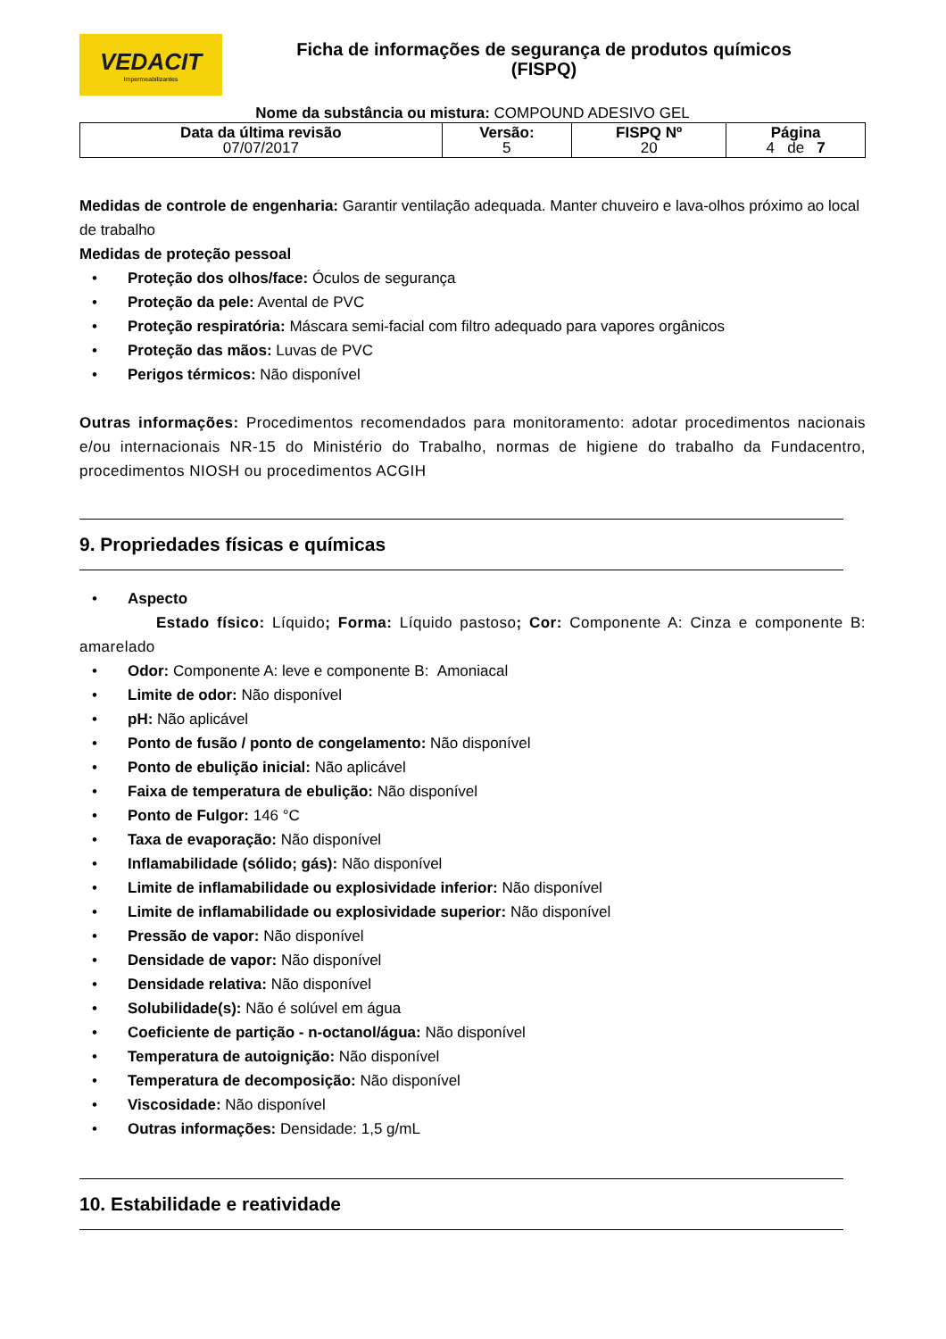VEDACIT
Impermeabilizantes
Ficha de informações de segurança de produtos químicos
(FISPQ)
Nome da substância ou mistura: COMPOUND ADESIVO GEL
| Data da última revisão 07/07/2017 | Versão: 5 | FISPQ Nº 20 | Página 4 de 7 |
Medidas de controle de engenharia: Garantir ventilação adequada. Manter chuveiro e lava-olhos próximo ao local de trabalho
Medidas de proteção pessoal
• Proteção dos olhos/face: Óculos de segurança
• Proteção da pele: Avental de PVC
• Proteção respiratória: Máscara semi-facial com filtro adequado para vapores orgânicos
• Proteção das mãos: Luvas de PVC
• Perigos térmicos: Não disponível
Outras informações: Procedimentos recomendados para monitoramento: adotar procedimentos nacionais e/ou internacionais NR-15 do Ministério do Trabalho, normas de higiene do trabalho da Fundacentro, procedimentos NIOSH ou procedimentos ACGIH
9. Propriedades físicas e químicas
• Aspecto
Estado físico: Líquido; Forma: Líquido pastoso; Cor: Componente A: Cinza e componente B: amarelado
• Odor: Componente A: leve e componente B: Amoniacal
• Limite de odor: Não disponível
• pH: Não aplicável
• Ponto de fusão / ponto de congelamento: Não disponível
• Ponto de ebulição inicial: Não aplicável
• Faixa de temperatura de ebulição: Não disponível
• Ponto de Fulgor: 146 °C
• Taxa de evaporação: Não disponível
• Inflamabilidade (sólido; gás): Não disponível
• Limite de inflamabilidade ou explosividade inferior: Não disponível
• Limite de inflamabilidade ou explosividade superior: Não disponível
• Pressão de vapor: Não disponível
• Densidade de vapor: Não disponível
• Densidade relativa: Não disponível
• Solubilidade(s): Não é solúvel em água
• Coeficiente de partição - n-octanol/água: Não disponível
• Temperatura de autoignição: Não disponível
• Temperatura de decomposição: Não disponível
• Viscosidade: Não disponível
• Outras informações: Densidade: 1,5 g/mL
10. Estabilidade e reatividade